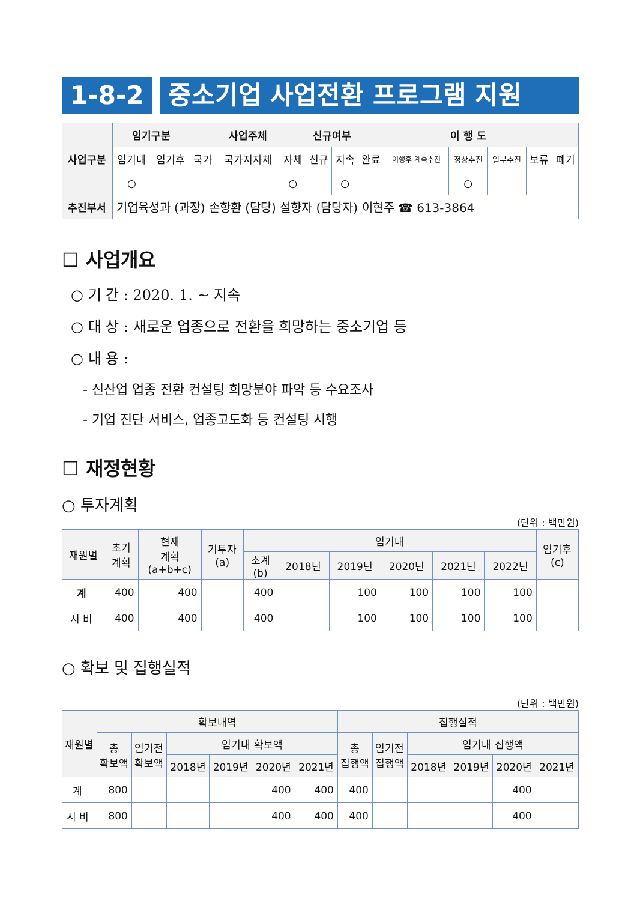1-8-2 중소기업 사업전환 프로그램 지원
| 사업구분 | 임기구분 | | 사업주체 | | | 신규여부 | | 이 행 도 | | | | | |
| | 임기내 | 임기후 | 국가 | 국가지자체 | 자체 | 신규 | 지속 | 완료 | 이행후 계속추진 | 정상추진 | 일부추진 | 보류 | 폐기 |
| | ○ | | | | ○ | | ○ | | | ○ | | | |
| 추진부서 | 기업육성과 (과장) 손항환 (담당) 설향자 (담당자) 이현주 ☎ 613-3864 | | | | | | | | | | | | |
☐ 사업개요
○ 기 간 : 2020. 1. ~ 지속
○ 대 상 : 새로운 업종으로 전환을 희망하는 중소기업 등
○ 내 용 :
- 신산업 업종 전환 컨설팅 희망분야 파악 등 수요조사
- 기업 진단 서비스, 업종고도화 등 컨설팅 시행
☐ 재정현황
○ 투자계획
(단위 : 백만원)
| 재원별 | 초기 계획 | 현재 계획 (a+b+c) | 기투자 (a) | 임기내 | | | | | | 임기후 (c) |
| --- | --- | --- | --- | --- | --- | --- | --- | --- | --- | --- |
| | | | | 소계 (b) | 2018년 | 2019년 | 2020년 | 2021년 | 2022년 | |
| 계 | 400 | 400 | | 400 | | 100 | 100 | 100 | 100 | |
| 시 비 | 400 | 400 | | 400 | | 100 | 100 | 100 | 100 | |
○ 확보 및 집행실적
(단위 : 백만원)
| 재원별 | 확보내역 | | | | | | 집행실적 | | | | | |
| --- | --- | --- | --- | --- | --- | --- | --- | --- | --- | --- | --- | --- |
| | 총 확보액 | 임기전 확보액 | 임기내 확보액 | | | | 총 집행액 | 임기전 집행액 | 임기내 집행액 | | | |
| | | | 2018년 | 2019년 | 2020년 | 2021년 | | | 2018년 | 2019년 | 2020년 | 2021년 |
| 계 | 800 | | | | 400 | 400 | 400 | | | | 400 | |
| 시 비 | 800 | | | | 400 | 400 | 400 | | | | 400 | |